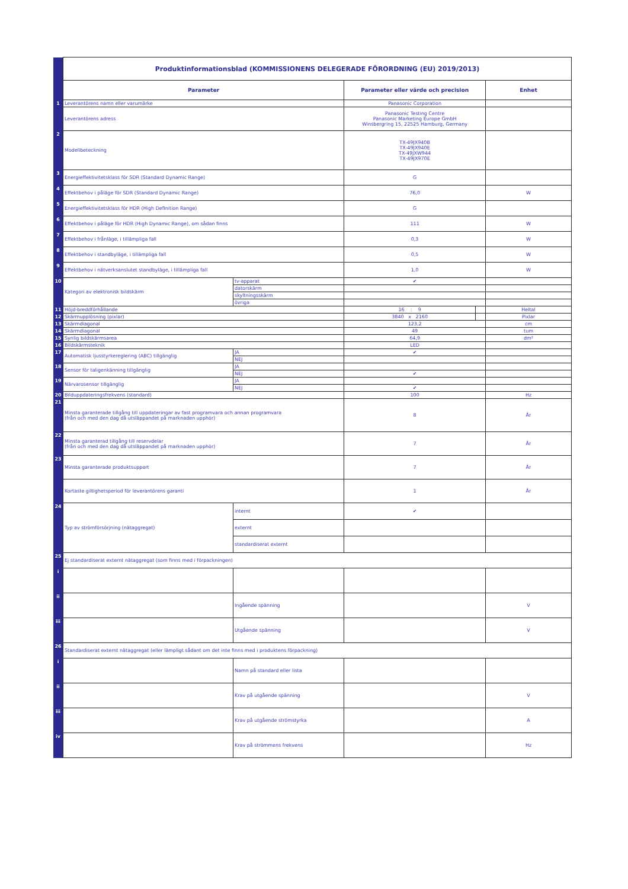| | Produktinformationsblad (KOMMISSIONENS DELEGERADE FÖRORDNING (EU) 2019/2013) | | | | |
| | Parameter | | Parameter eller värde och precision | | Enhet |
| 1 | Leverantörens namn eller varumärke | | Panasonic Corporation | | |
| | Leverantörens adress | | Panasonic Testing Centre Panasonic Marketing Europe GmbH Winsbergring 15, 22525 Hamburg, Germany | | |
| 2 | Modellbeteckning | | TX-49JX940B TX-49JX940E TX-49JXW944 TX-49JX970E | | |
| 3 | Energieffektivitetsklass för SDR (Standard Dynamic Range) | | G | | |
| 4 | Effektbehov i påläge för SDR (Standard Dynamic Range) | | 76,0 | | W |
| 5 | Energieffektivitetsklass för HDR (High Definition Range) | | G | | |
| 6 | Effektbehov i påläge för HDR (High Dynamic Range), om sådan finns | | 111 | | W |
| 7 | Effektbehov i frånläge, i tillämpliga fall | | 0,3 | | W |
| 8 | Effektbehov i standbyläge, i tillämpliga fall | | 0,5 | | W |
| 9 | Effektbehov i nätverksanslutet standbyläge, i tillämpliga fall | | 1,0 | | W |
| 10 | Kategori av elektronisk bildskärm | tv-apparat | ✔ | | |
| | | datorskärm | | | |
| | | skyltningsskärm | | | |
| | | övriga | | | |
| 11 | Höjd-breddförhållande | | 16 : 9 | | Heltal |
| 12 | Skärmupplösning (pixlar) | | 3840 x 2160 | | Pixlar |
| 13 | Skärmdiagonal | | 123,2 | | cm |
| 14 | Skärmdiagonal | | 49 | | tum |
| 15 | Synlig bildskärmsarea | | 64,9 | | dm² |
| 16 | Bildskärmsteknik | | LED | | |
| 17 | Automatisk ljusstyrkereglering (ABC) tillgänglig | JA | ✔ | | |
| | | NEJ | | | |
| 18 | Sensor för taligenkänning tillgänglig | JA | | | |
| | | NEJ | ✔ | | |
| 19 | Närvarosensor tillgänglig | JA | | | |
| | | NEJ | ✔ | | |
| 20 | Bilduppdateringsfrekvens (standard) | | 100 | | Hz |
| 21 | Minsta garanterade tillgång till uppdateringar av fast programvara och annan programvara (från och med den dag då utsläppandet på marknaden upphör) | | 8 | | År |
| 22 | Minsta garanterad tillgång till reservdelar (från och med den dag då utsläppandet på marknaden upphör) | | 7 | | År |
| 23 | Minsta garanterade produktsupport | | 7 | | År |
| | Kortaste giltighetsperiod för leverantörens garanti | | 1 | | År |
| 24 | Typ av strömförsörjning (nätaggregat) | internt | ✔ | | |
| | | externt | | | |
| | | standardiserat externt | | | |
| 25 | Ej standardiserat externt nätaggregat (som finns med i förpackningen) | | | | |
| i | | | | | |
| ii | | Ingående spänning | | | V |
| iii | | Utgående spänning | | | V |
| 26 | Standardiserat externt nätaggregat (eller lämpligt sådant om det inte finns med i produktens förpackning) | | | | |
| i | | Namn på standard eller lista | | | |
| ii | | Krav på utgående spänning | | | V |
| iii | | Krav på utgående strömstyrka | | | A |
| iv | | Krav på strömmens frekvens | | | Hz |